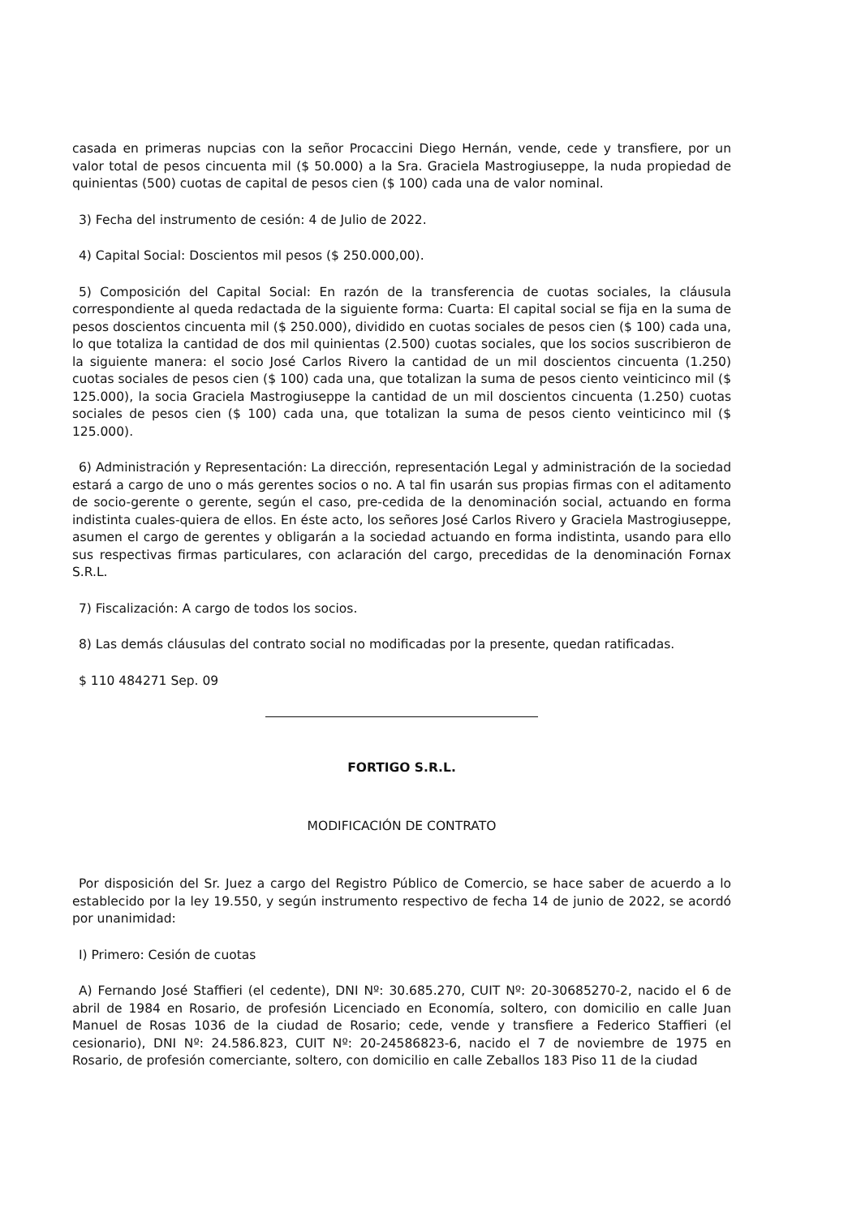casada en primeras nupcias con la señor Procaccini Diego Hernán, vende, cede y transfiere, por un valor total de pesos cincuenta mil ($ 50.000) a la Sra. Graciela Mastrogiuseppe, la nuda propiedad de quinientas (500) cuotas de capital de pesos cien ($ 100) cada una de valor nominal.
3) Fecha del instrumento de cesión: 4 de Julio de 2022.
4) Capital Social: Doscientos mil pesos ($ 250.000,00).
5) Composición del Capital Social: En razón de la transferencia de cuotas sociales, la cláusula correspondiente al queda redactada de la siguiente forma: Cuarta: El capital social se fija en la suma de pesos doscientos cincuenta mil ($ 250.000), dividido en cuotas sociales de pesos cien ($ 100) cada una, lo que totaliza la cantidad de dos mil quinientas (2.500) cuotas sociales, que los socios suscribieron de la siguiente manera: el socio José Carlos Rivero la cantidad de un mil doscientos cincuenta (1.250) cuotas sociales de pesos cien ($ 100) cada una, que totalizan la suma de pesos ciento veinticinco mil ($ 125.000), la socia Graciela Mastrogiuseppe la cantidad de un mil doscientos cincuenta (1.250) cuotas sociales de pesos cien ($ 100) cada una, que totalizan la suma de pesos ciento veinticinco mil ($ 125.000).
6) Administración y Representación: La dirección, representación Legal y administración de la sociedad estará a cargo de uno o más gerentes socios o no. A tal fin usarán sus propias firmas con el aditamento de socio-gerente o gerente, según el caso, pre-cedida de la denominación social, actuando en forma indistinta cuales-quiera de ellos. En éste acto, los señores José Carlos Rivero y Graciela Mastrogiuseppe, asumen el cargo de gerentes y obligarán a la sociedad actuando en forma indistinta, usando para ello sus respectivas firmas particulares, con aclaración del cargo, precedidas de la denominación Fornax S.R.L.
7) Fiscalización: A cargo de todos los socios.
8) Las demás cláusulas del contrato social no modificadas por la presente, quedan ratificadas.
$ 110 484271 Sep. 09
FORTIGO S.R.L.
MODIFICACIÓN DE CONTRATO
Por disposición del Sr. Juez a cargo del Registro Público de Comercio, se hace saber de acuerdo a lo establecido por la ley 19.550, y según instrumento respectivo de fecha 14 de junio de 2022, se acordó por unanimidad:
I) Primero: Cesión de cuotas
A) Fernando José Staffieri (el cedente), DNI Nº: 30.685.270, CUIT Nº: 20-30685270-2, nacido el 6 de abril de 1984 en Rosario, de profesión Licenciado en Economía, soltero, con domicilio en calle Juan Manuel de Rosas 1036 de la ciudad de Rosario; cede, vende y transfiere a Federico Staffieri (el cesionario), DNI Nº: 24.586.823, CUIT Nº: 20-24586823-6, nacido el 7 de noviembre de 1975 en Rosario, de profesión comerciante, soltero, con domicilio en calle Zeballos 183 Piso 11 de la ciudad